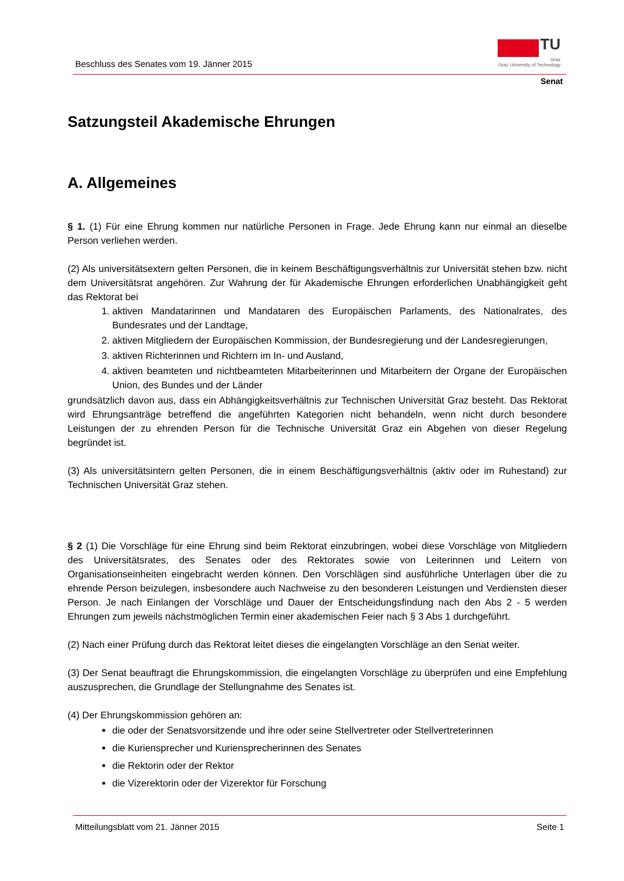Beschluss des Senates vom 19. Jänner 2015
TU
Graz
Graz University of Technology
Senat
Satzungsteil Akademische Ehrungen
A. Allgemeines
§ 1. (1) Für eine Ehrung kommen nur natürliche Personen in Frage. Jede Ehrung kann nur einmal an dieselbe Person verliehen werden.
(2) Als universitätsextern gelten Personen, die in keinem Beschäftigungsverhältnis zur Universität stehen bzw. nicht dem Universitätsrat angehören. Zur Wahrung der für Akademische Ehrungen erforderlichen Unabhängigkeit geht das Rektorat bei
1. aktiven Mandatarinnen und Mandataren des Europäischen Parlaments, des Nationalrates, des Bundesrates und der Landtage,
2. aktiven Mitgliedern der Europäischen Kommission, der Bundesregierung und der Landesregierungen,
3. aktiven Richterinnen und Richtern im In- und Ausland,
4. aktiven beamteten und nichtbeamteten Mitarbeiterinnen und Mitarbeitern der Organe der Europäischen Union, des Bundes und der Länder
grundsätzlich davon aus, dass ein Abhängigkeitsverhältnis zur Technischen Universität Graz besteht. Das Rektorat wird Ehrungsanträge betreffend die angeführten Kategorien nicht behandeln, wenn nicht durch besondere Leistungen der zu ehrenden Person für die Technische Universität Graz ein Abgehen von dieser Regelung begründet ist.
(3) Als universitätsintern gelten Personen, die in einem Beschäftigungsverhältnis (aktiv oder im Ruhestand) zur Technischen Universität Graz stehen.
§ 2 (1) Die Vorschläge für eine Ehrung sind beim Rektorat einzubringen, wobei diese Vorschläge von Mitgliedern des Universitätsrates, des Senates oder des Rektorates sowie von Leiterinnen und Leitern von Organisationseinheiten eingebracht werden können. Den Vorschlägen sind ausführliche Unterlagen über die zu ehrende Person beizulegen, insbesondere auch Nachweise zu den besonderen Leistungen und Verdiensten dieser Person. Je nach Einlangen der Vorschläge und Dauer der Entscheidungsfindung nach den Abs 2 - 5 werden Ehrungen zum jeweils nächstmöglichen Termin einer akademischen Feier nach § 3 Abs 1 durchgeführt.
(2) Nach einer Prüfung durch das Rektorat leitet dieses die eingelangten Vorschläge an den Senat weiter.
(3) Der Senat beauftragt die Ehrungskommission, die eingelangten Vorschläge zu überprüfen und eine Empfehlung auszusprechen, die Grundlage der Stellungnahme des Senates ist.
(4) Der Ehrungskommission gehören an:
die oder der Senatsvorsitzende und ihre oder seine Stellvertreter oder Stellvertreterinnen
die Kuriensprecher und Kuriensprecherinnen des Senates
die Rektorin oder der Rektor
die Vizerektorin oder der Vizerektor für Forschung
Mitteilungsblatt vom 21. Jänner 2015 Seite 1